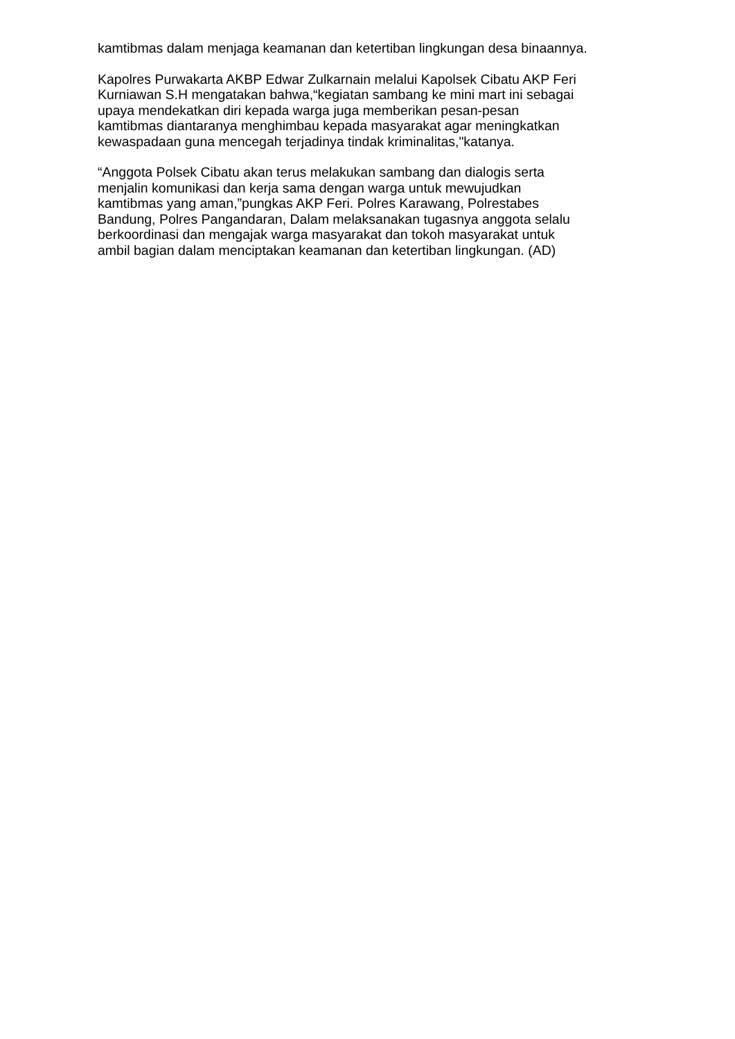kamtibmas dalam menjaga keamanan dan ketertiban lingkungan desa binaannya.
Kapolres Purwakarta AKBP Edwar Zulkarnain melalui Kapolsek Cibatu AKP Feri
Kurniawan S.H mengatakan bahwa,“kegiatan sambang ke mini mart ini sebagai
upaya mendekatkan diri kepada warga juga memberikan pesan-pesan
kamtibmas diantaranya menghimbau kepada masyarakat agar meningkatkan
kewaspadaan guna mencegah terjadinya tindak kriminalitas,"katanya.
“Anggota Polsek Cibatu akan terus melakukan sambang dan dialogis serta
menjalin komunikasi dan kerja sama dengan warga untuk mewujudkan
kamtibmas yang aman,”pungkas AKP Feri. Polres Karawang, Polrestabes
Bandung, Polres Pangandaran, Dalam melaksanakan tugasnya anggota selalu
berkoordinasi dan mengajak warga masyarakat dan tokoh masyarakat untuk
ambil bagian dalam menciptakan keamanan dan ketertiban lingkungan. (AD)